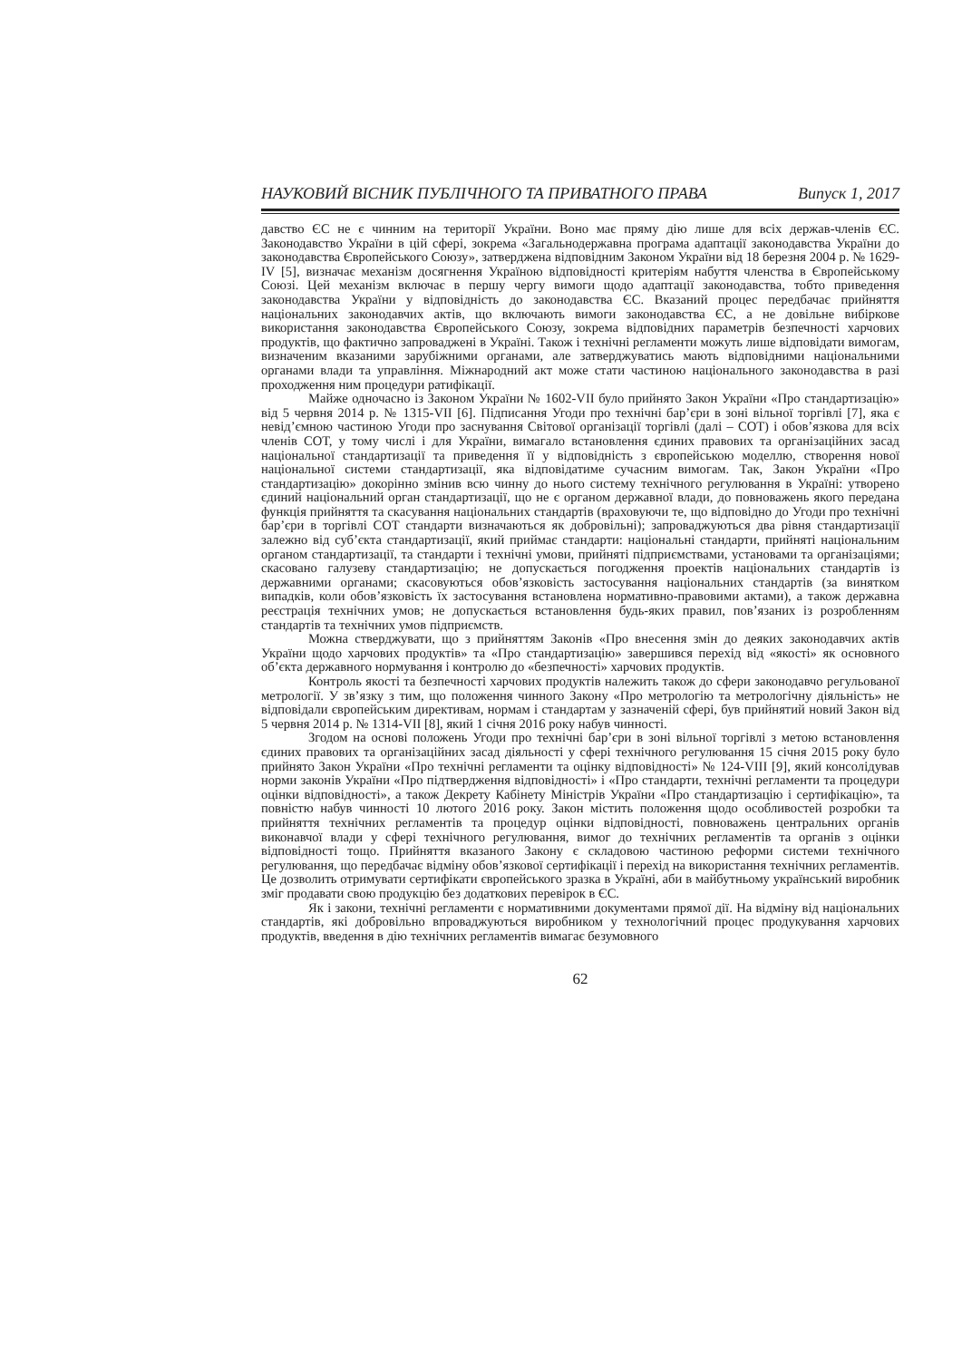НАУКОВИЙ ВІСНИК ПУБЛІЧНОГО ТА ПРИВАТНОГО ПРАВА Випуск 1, 2017
давство ЄС не є чинним на території України. Воно має пряму дію лише для всіх держав-членів ЄС. Законодавство України в цій сфері, зокрема «Загальнодержавна програма адаптації законодавства України до законодавства Європейського Союзу», затверджена відповідним Законом України від 18 березня 2004 р. № 1629-IV [5], визначає механізм досягнення Україною відповідності критеріям набуття членства в Європейському Союзі. Цей механізм включає в першу чергу вимоги щодо адаптації законодавства, тобто приведення законодавства України у відповідність до законодавства ЄС. Вказаний процес передбачає прийняття національних законодавчих актів, що включають вимоги законодавства ЄС, а не довільне вибіркове використання законодавства Європейського Союзу, зокрема відповідних параметрів безпечності харчових продуктів, що фактично запроваджені в Україні. Також і технічні регламенти можуть лише відповідати вимогам, визначеним вказаними зарубіжними органами, але затверджуватись мають відповідними національними органами влади та управління. Міжнародний акт може стати частиною національного законодавства в разі проходження ним процедури ратифікації.
Майже одночасно із Законом України № 1602-VII було прийнято Закон України «Про стандартизацію» від 5 червня 2014 р. № 1315-VII [6]. Підписання Угоди про технічні бар’єри в зоні вільної торгівлі [7], яка є невід’ємною частиною Угоди про заснування Світової організації торгівлі (далі – СОТ) і обов’язкова для всіх членів СОТ, у тому числі і для України, вимагало встановлення єдиних правових та організаційних засад національної стандартизації та приведення її у відповідність з європейською моделлю, створення нової національної системи стандартизації, яка відповідатиме сучасним вимогам. Так, Закон України «Про стандартизацію» докорінно змінив всю чинну до нього систему технічного регулювання в Україні: утворено єдиний національний орган стандартизації, що не є органом державної влади, до повноважень якого передана функція прийняття та скасування національних стандартів (враховуючи те, що відповідно до Угоди про технічні бар’єри в торгівлі СОТ стандарти визначаються як добровільні); запроваджуються два рівня стандартизації залежно від суб’єкта стандартизації, який приймає стандарти: національні стандарти, прийняті національним органом стандартизації, та стандарти і технічні умови, прийняті підприємствами, установами та організаціями; скасовано галузеву стандартизацію; не допускається погодження проектів національних стандартів із державними органами; скасовуються обов’язковість застосування національних стандартів (за винятком випадків, коли обов’язковість їх застосування встановлена нормативно-правовими актами), а також державна реєстрація технічних умов; не допускається встановлення будь-яких правил, пов’язаних із розробленням стандартів та технічних умов підприємств.
Можна стверджувати, що з прийняттям Законів «Про внесення змін до деяких законодавчих актів України щодо харчових продуктів» та «Про стандартизацію» завершився перехід від «якості» як основного об’єкта державного нормування і контролю до «безпечності» харчових продуктів.
Контроль якості та безпечності харчових продуктів належить також до сфери законодавчо регульованої метрології. У зв’язку з тим, що положення чинного Закону «Про метрологію та метрологічну діяльність» не відповідали європейським директивам, нормам і стандартам у зазначеній сфері, був прийнятий новий Закон від 5 червня 2014 р. № 1314-VII [8], який 1 січня 2016 року набув чинності.
Згодом на основі положень Угоди про технічні бар’єри в зоні вільної торгівлі з метою встановлення єдиних правових та організаційних засад діяльності у сфері технічного регулювання 15 січня 2015 року було прийнято Закон України «Про технічні регламенти та оцінку відповідності» № 124-VIII [9], який консолідував норми законів України «Про підтвердження відповідності» і «Про стандарти, технічні регламенти та процедури оцінки відповідності», а також Декрету Кабінету Міністрів України «Про стандартизацію і сертифікацію», та повністю набув чинності 10 лютого 2016 року. Закон містить положення щодо особливостей розробки та прийняття технічних регламентів та процедур оцінки відповідності, повноважень центральних органів виконавчої влади у сфері технічного регулювання, вимог до технічних регламентів та органів з оцінки відповідності тощо. Прийняття вказаного Закону є складовою частиною реформи системи технічного регулювання, що передбачає відміну обов’язкової сертифікації і перехід на використання технічних регламентів. Це дозволить отримувати сертифікати європейського зразка в Україні, аби в майбутньому український виробник зміг продавати свою продукцію без додаткових перевірок в ЄС.
Як і закони, технічні регламенти є нормативними документами прямої дії. На відміну від національних стандартів, які добровільно впроваджуються виробником у технологічний процес продукування харчових продуктів, введення в дію технічних регламентів вимагає безумовного
62